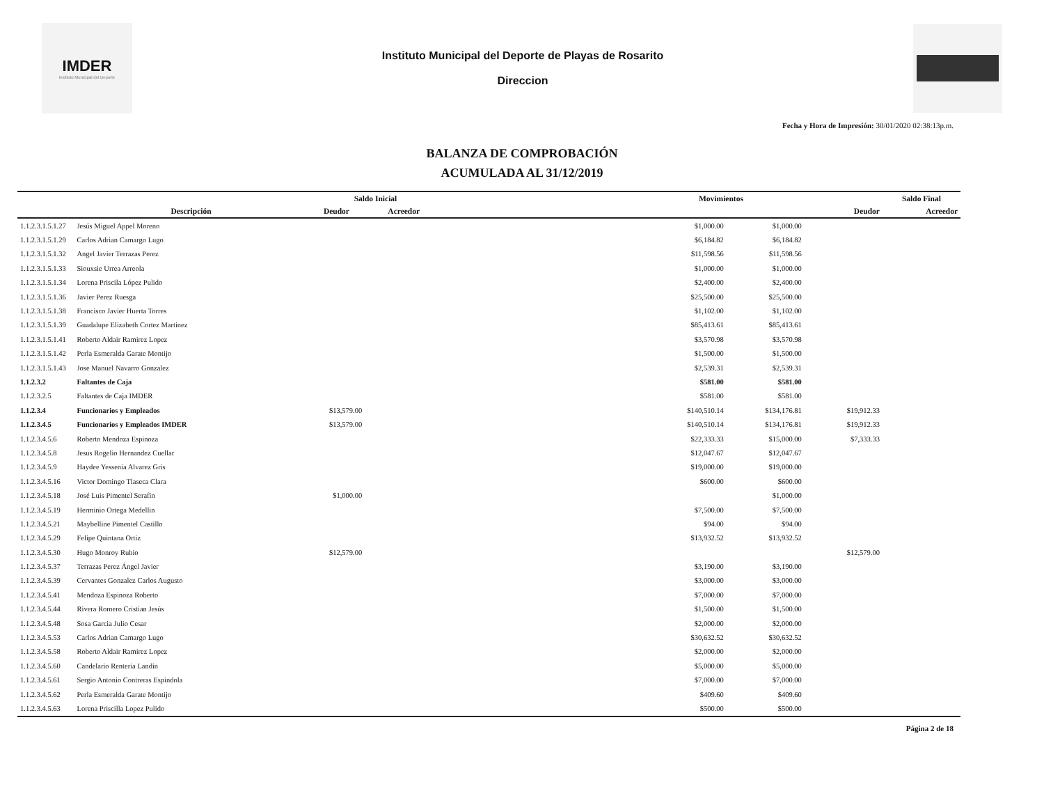IMDER
Instituto Municipal del Deporte
Instituto Municipal del Deporte de Playas de Rosarito
Direccion
Fecha y Hora de Impresión: 30/01/2020 02:38:13p.m.
BALANZA DE COMPROBACIÓN
ACUMULADA AL 31/12/2019
| | | Saldo Inicial | | Movimientos | | | Saldo Final |
| --- | --- | --- | --- | --- | --- | --- | --- |
| | Descripción | Deudor | Acreedor | | | Deudor | Acreedor |
| 1.1.2.3.1.5.1.27 | Jesús Miguel Appel Moreno | | | $1,000.00 | $1,000.00 | | |
| 1.1.2.3.1.5.1.29 | Carlos Adrian Camargo Lugo | | | $6,184.82 | $6,184.82 | | |
| 1.1.2.3.1.5.1.32 | Angel Javier Terrazas Perez | | | $11,598.56 | $11,598.56 | | |
| 1.1.2.3.1.5.1.33 | Siouxsie Urrea Arreola | | | $1,000.00 | $1,000.00 | | |
| 1.1.2.3.1.5.1.34 | Lorena Priscila López Pulido | | | $2,400.00 | $2,400.00 | | |
| 1.1.2.3.1.5.1.36 | Javier Perez Ruesga | | | $25,500.00 | $25,500.00 | | |
| 1.1.2.3.1.5.1.38 | Francisco Javier Huerta Torres | | | $1,102.00 | $1,102.00 | | |
| 1.1.2.3.1.5.1.39 | Guadalupe Elizabeth Cortez Martinez | | | $85,413.61 | $85,413.61 | | |
| 1.1.2.3.1.5.1.41 | Roberto Aldair Ramirez Lopez | | | $3,570.98 | $3,570.98 | | |
| 1.1.2.3.1.5.1.42 | Perla Esmeralda Garate Montijo | | | $1,500.00 | $1,500.00 | | |
| 1.1.2.3.1.5.1.43 | Jose Manuel Navarro Gonzalez | | | $2,539.31 | $2,539.31 | | |
| 1.1.2.3.2 | Faltantes de Caja | | | $581.00 | $581.00 | | |
| 1.1.2.3.2.5 | Faltantes de Caja IMDER | | | $581.00 | $581.00 | | |
| 1.1.2.3.4 | Funcionarios y Empleados | $13,579.00 | | $140,510.14 | $134,176.81 | $19,912.33 | |
| 1.1.2.3.4.5 | Funcionarios y Empleados IMDER | $13,579.00 | | $140,510.14 | $134,176.81 | $19,912.33 | |
| 1.1.2.3.4.5.6 | Roberto Mendoza Espinoza | | | $22,333.33 | $15,000.00 | $7,333.33 | |
| 1.1.2.3.4.5.8 | Jesus Rogelio Hernandez Cuellar | | | $12,047.67 | $12,047.67 | | |
| 1.1.2.3.4.5.9 | Haydee Yessenia Alvarez Gris | | | $19,000.00 | $19,000.00 | | |
| 1.1.2.3.4.5.16 | Victor Domingo Tlaseca Clara | | | $600.00 | $600.00 | | |
| 1.1.2.3.4.5.18 | José Luis Pimentel Serafin | $1,000.00 | | | $1,000.00 | | |
| 1.1.2.3.4.5.19 | Herminio Ortega Medellin | | | $7,500.00 | $7,500.00 | | |
| 1.1.2.3.4.5.21 | Maybelline Pimentel Castillo | | | $94.00 | $94.00 | | |
| 1.1.2.3.4.5.29 | Felipe Quintana Ortiz | | | $13,932.52 | $13,932.52 | | |
| 1.1.2.3.4.5.30 | Hugo Monroy Rubio | $12,579.00 | | | | $12,579.00 | |
| 1.1.2.3.4.5.37 | Terrazas Perez Ángel Javier | | | $3,190.00 | $3,190.00 | | |
| 1.1.2.3.4.5.39 | Cervantes Gonzalez Carlos Augusto | | | $3,000.00 | $3,000.00 | | |
| 1.1.2.3.4.5.41 | Mendoza Espinoza Roberto | | | $7,000.00 | $7,000.00 | | |
| 1.1.2.3.4.5.44 | Rivera Romero Cristian Jesús | | | $1,500.00 | $1,500.00 | | |
| 1.1.2.3.4.5.48 | Sosa Garcia Julio Cesar | | | $2,000.00 | $2,000.00 | | |
| 1.1.2.3.4.5.53 | Carlos Adrian Camargo Lugo | | | $30,632.52 | $30,632.52 | | |
| 1.1.2.3.4.5.58 | Roberto Aldair Ramirez Lopez | | | $2,000.00 | $2,000.00 | | |
| 1.1.2.3.4.5.60 | Candelario Renteria Landin | | | $5,000.00 | $5,000.00 | | |
| 1.1.2.3.4.5.61 | Sergio Antonio Contreras Espindola | | | $7,000.00 | $7,000.00 | | |
| 1.1.2.3.4.5.62 | Perla Esmeralda Garate Montijo | | | $409.60 | $409.60 | | |
| 1.1.2.3.4.5.63 | Lorena Priscilla Lopez Pulido | | | $500.00 | $500.00 | | |
Página 2 de 18